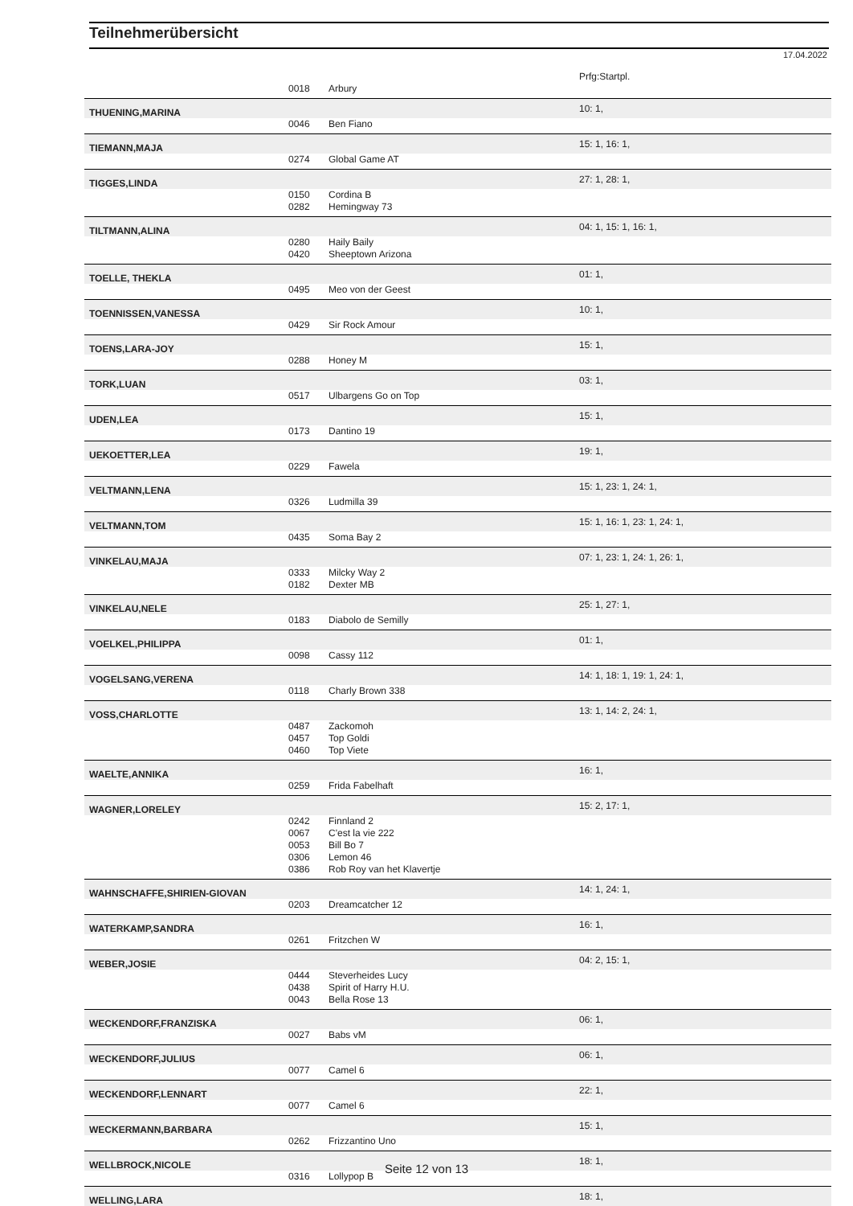Teilnehmerübersicht
17.04.2022
| | | | Prfg:Startpl. |
| | 0018 | Arbury | |
| THUENING,MARINA | | | 10: 1, |
| | 0046 | Ben Fiano | |
| TIEMANN,MAJA | | | 15: 1, 16: 1, |
| | 0274 | Global Game AT | |
| TIGGES,LINDA | | | 27: 1, 28: 1, |
| | 0150 | Cordina B | |
| | 0282 | Hemingway 73 | |
| TILTMANN,ALINA | | | 04: 1, 15: 1, 16: 1, |
| | 0280 | Haily Baily | |
| | 0420 | Sheeptown Arizona | |
| TOELLE, THEKLA | | | 01: 1, |
| | 0495 | Meo von der Geest | |
| TOENNISSEN,VANESSA | | | 10: 1, |
| | 0429 | Sir Rock Amour | |
| TOENS,LARA-JOY | | | 15: 1, |
| | 0288 | Honey M | |
| TORK,LUAN | | | 03: 1, |
| | 0517 | Ulbargens Go on Top | |
| UDEN,LEA | | | 15: 1, |
| | 0173 | Dantino 19 | |
| UEKOETTER,LEA | | | 19: 1, |
| | 0229 | Fawela | |
| VELTMANN,LENA | | | 15: 1, 23: 1, 24: 1, |
| | 0326 | Ludmilla 39 | |
| VELTMANN,TOM | | | 15: 1, 16: 1, 23: 1, 24: 1, |
| | 0435 | Soma Bay 2 | |
| VINKELAU,MAJA | | | 07: 1, 23: 1, 24: 1, 26: 1, |
| | 0333 | Milcky Way 2 | |
| | 0182 | Dexter MB | |
| VINKELAU,NELE | | | 25: 1, 27: 1, |
| | 0183 | Diabolo de Semilly | |
| VOELKEL,PHILIPPA | | | 01: 1, |
| | 0098 | Cassy 112 | |
| VOGELSANG,VERENA | | | 14: 1, 18: 1, 19: 1, 24: 1, |
| | 0118 | Charly Brown 338 | |
| VOSS,CHARLOTTE | | | 13: 1, 14: 2, 24: 1, |
| | 0487 | Zackomoh | |
| | 0457 | Top Goldi | |
| | 0460 | Top Viete | |
| WAELTE,ANNIKA | | | 16: 1, |
| | 0259 | Frida Fabelhaft | |
| WAGNER,LORELEY | | | 15: 2, 17: 1, |
| | 0242 | Finnland 2 | |
| | 0067 | C'est la vie 222 | |
| | 0053 | Bill Bo 7 | |
| | 0306 | Lemon 46 | |
| | 0386 | Rob Roy van het Klavertje | |
| WAHNSCHAFFE,SHIRIEN-GIOVAN | | | 14: 1, 24: 1, |
| | 0203 | Dreamcatcher 12 | |
| WATERKAMP,SANDRA | | | 16: 1, |
| | 0261 | Fritzchen W | |
| WEBER,JOSIE | | | 04: 2, 15: 1, |
| | 0444 | Steverheides Lucy | |
| | 0438 | Spirit of Harry H.U. | |
| | 0043 | Bella Rose 13 | |
| WECKENDORF,FRANZISKA | | | 06: 1, |
| | 0027 | Babs vM | |
| WECKENDORF,JULIUS | | | 06: 1, |
| | 0077 | Camel 6 | |
| WECKENDORF,LENNART | | | 22: 1, |
| | 0077 | Camel 6 | |
| WECKERMANN,BARBARA | | | 15: 1, |
| | 0262 | Frizzantino Uno | |
| WELLBROCK,NICOLE | | | 18: 1, |
| | 0316 | Lollypop B | |
| WELLING,LARA | | | 18: 1, |
Seite 12 von 13